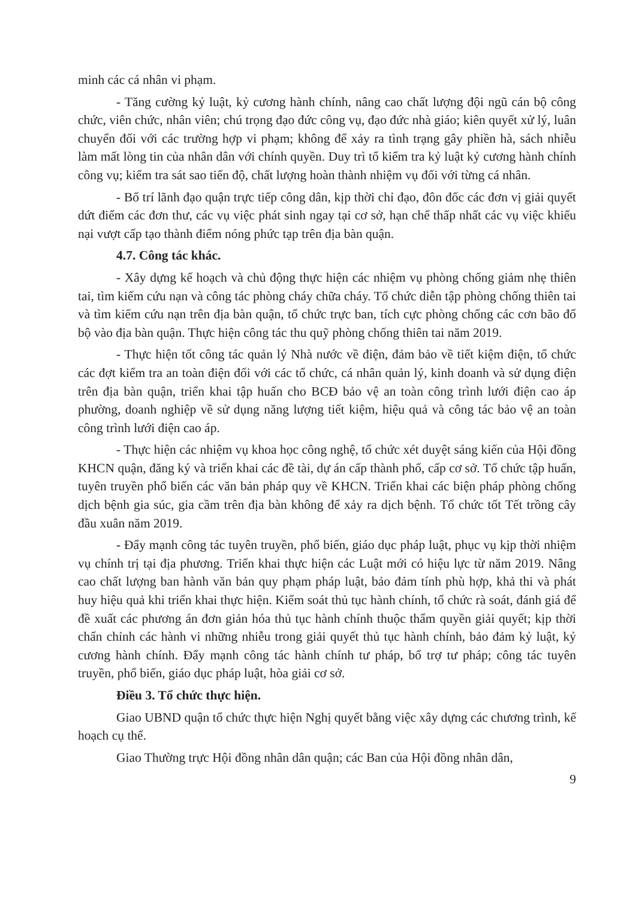minh các cá nhân vi phạm.
- Tăng cường kỷ luật, kỷ cương hành chính, nâng cao chất lượng đội ngũ cán bộ công chức, viên chức, nhân viên; chú trọng đạo đức công vụ, đạo đức nhà giáo; kiên quyết xử lý, luân chuyển đối với các trường hợp vi phạm; không để xảy ra tình trạng gây phiền hà, sách nhiễu làm mất lòng tin của nhân dân với chính quyền. Duy trì tổ kiểm tra kỷ luật kỷ cương hành chính công vụ; kiểm tra sát sao tiến độ, chất lượng hoàn thành nhiệm vụ đối với từng cá nhân.
- Bố trí lãnh đạo quận trực tiếp công dân, kịp thời chỉ đạo, đôn đốc các đơn vị giải quyết dứt điểm các đơn thư, các vụ việc phát sinh ngay tại cơ sở, hạn chế thấp nhất các vụ việc khiếu nại vượt cấp tạo thành điểm nóng phức tạp trên địa bàn quận.
4.7. Công tác khác.
- Xây dựng kế hoạch và chủ động thực hiện các nhiệm vụ phòng chống giảm nhẹ thiên tai, tìm kiếm cứu nạn và công tác phòng cháy chữa cháy. Tổ chức diễn tập phòng chống thiên tai và tìm kiếm cứu nạn trên địa bàn quận, tổ chức trực ban, tích cực phòng chống các cơn bão đổ bộ vào địa bàn quận. Thực hiện công tác thu quỹ phòng chống thiên tai năm 2019.
- Thực hiện tốt công tác quản lý Nhà nước về điện, đảm bảo về tiết kiệm điện, tổ chức các đợt kiểm tra an toàn điện đối với các tổ chức, cá nhân quản lý, kinh doanh và sử dụng điện trên địa bàn quận, triển khai tập huấn cho BCĐ bảo vệ an toàn công trình lưới điện cao áp phường, doanh nghiệp về sử dụng năng lượng tiết kiệm, hiệu quả và công tác bảo vệ an toàn công trình lưới điện cao áp.
- Thực hiện các nhiệm vụ khoa học công nghệ, tổ chức xét duyệt sáng kiến của Hội đồng KHCN quận, đăng ký và triển khai các đề tài, dự án cấp thành phố, cấp cơ sở. Tổ chức tập huấn, tuyên truyền phổ biến các văn bản pháp quy về KHCN. Triển khai các biện pháp phòng chống dịch bệnh gia súc, gia cầm trên địa bàn không để xảy ra dịch bệnh. Tổ chức tốt Tết trồng cây đầu xuân năm 2019.
- Đẩy mạnh công tác tuyên truyền, phổ biến, giáo dục pháp luật, phục vụ kịp thời nhiệm vụ chính trị tại địa phương. Triển khai thực hiện các Luật mới có hiệu lực từ năm 2019. Nâng cao chất lượng ban hành văn bản quy phạm pháp luật, bảo đảm tính phù hợp, khả thi và phát huy hiệu quả khi triển khai thực hiện. Kiểm soát thủ tục hành chính, tổ chức rà soát, đánh giá để đề xuất các phương án đơn giản hóa thủ tục hành chính thuộc thẩm quyền giải quyết; kịp thời chấn chỉnh các hành vi những nhiễu trong giải quyết thủ tục hành chính, bảo đảm kỷ luật, kỷ cương hành chính. Đẩy mạnh công tác hành chính tư pháp, bổ trợ tư pháp; công tác tuyên truyền, phổ biến, giáo dục pháp luật, hòa giải cơ sở.
Điều 3. Tổ chức thực hiện.
Giao UBND quận tổ chức thực hiện Nghị quyết bằng việc xây dựng các chương trình, kế hoạch cụ thể.
Giao Thường trực Hội đồng nhân dân quận; các Ban của Hội đồng nhân dân,
9